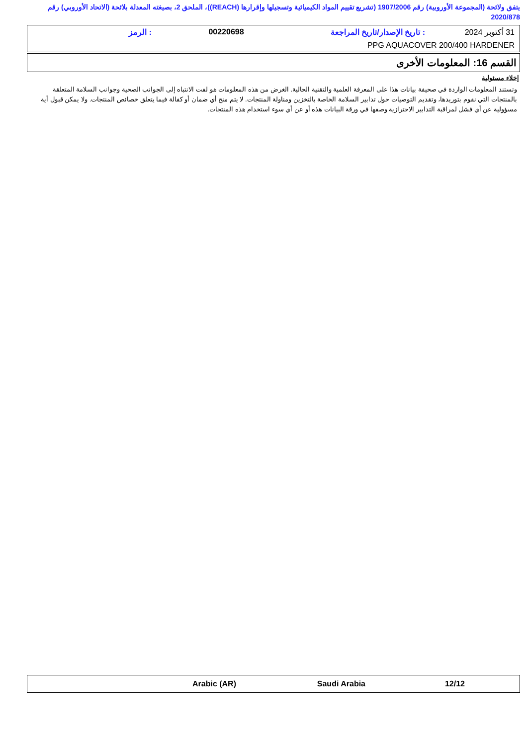يتفق ولائحة (المجموعة الأوروبية) رقم 1907/2006 (تشريع تقييم المواد الكيميائية وتسجيلها وإقرارها (REACH))، الملحق 2، بصيغته المعدلة بلائحة (الاتحاد الأوروبي) رقم 2020/878
31 أكتوبر 2024: تاريخ الإصدار/تاريخ المراجعة 00220698: الرمز
PPG AQUACOVER 200/400 HARDENER
القسم 16: المعلومات الأخرى
إخلاء مسئولية
وتستند المعلومات الواردة في صحيفة بيانات هذا على المعرفة العلمية والتقنية الحالية. الغرض من هذه المعلومات هو لفت الانتباه إلى الجوانب الصحية وجوانب السلامة المتعلقة بالمنتجات التي نقوم بتوريدها، وتقديم التوصيات حول تدابير السلامة الخاصة بالتخزين ومناولة المنتجات. لا يتم منح أي ضمان أو كفالة فيما يتعلق خصائص المنتجات. ولا يمكن قبول أية مسؤولية عن أي فشل لمراقبة التدابير الاحترازية وصفها في ورقة البيانات هذه أو عن أي سوء استخدام هذه المنتجات.
Arabic (AR) Saudi Arabia 12/12